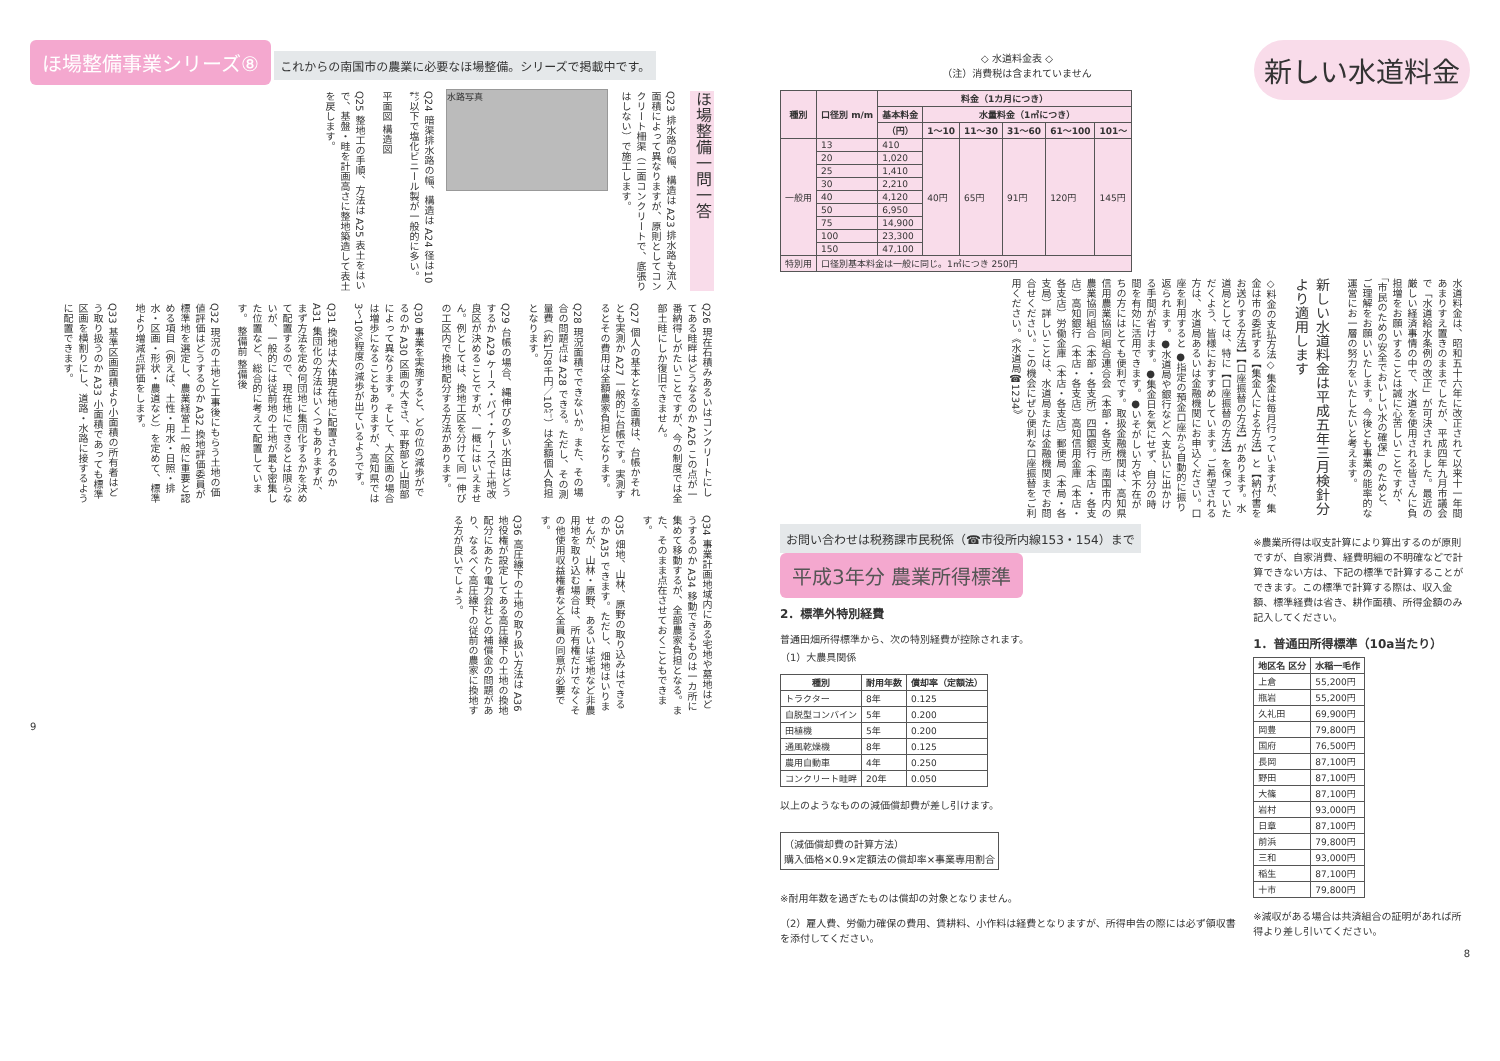ほ場整備事業シリーズ⑧ これからの南国市の農業に必要なほ場整備。シリーズで掲載中です。
ほ場整備一問一答
Q23 排水路の幅、構造は A23 排水路も流入面積によって異なりますが、原則としてコンクリート柵渠（二面コンクリートで、底張りはしない）で施工します。
水路写真
Q24 暗渠排水路の幅、構造は A24 径は10㌢以下で塩化ビニール製が一般的に多い。
平面図 構造図
Q25 整地工の手順、方法は A25 表土をはいで、基盤・畦を計画高さに整地築造して表土を戻します。
Q26 現在石積みあるいはコンクリートにしてある畦畔はどうなるのか A26 この点が一番納得しがたいことですが、今の制度では全部土畦にしか復旧できません。
Q27 個人の基本となる面積は、台帳かそれとも実測か A27 一般的に台帳です。実測するとその費用は全額農家負担となります。
Q28 現況面積でできないか。また、その場合の問題点は A28 できる。ただし、その測量費（約1万8千円／10㌃）は全額個人負担となります。
Q29 台帳の場合、縄伸びの多い水田はどうするか A29 ケース・バイ・ケースで土地改良区が決めることですが、一概にはいえません。例としては、換地工区を分けて同一伸びの工区内で換地配分する方法があります。
Q30 事業を実施すると、どの位の減歩がでるのか A30 区画の大きさ、平野部と山間部によって異なります。そして、大区画の場合は増歩になることもありますが、高知県では3～10%程度の減歩が出ているようです。
Q31 換地は大体現在地に配置されるのか A31 集団化の方法はいくつもありますが、まず方法を定め何団地に集団化するかを決めて配置するので、現在地にできるとは限らないが、一般的には従前地の土地が最も密集した位置など、総合的に考えて配置しています。 整備前 整備後
Q32 現況の土地と工事後にもらう土地の価値評価はどうするのか A32 換地評価委員が標準地を選定し、農業経営上一般に重要と認める項目（例えば、土性・用水・日照・排水・区画・形状・農道など）を定めて、標準地より増減点評価をします。
Q33 基準区画面積より小面積の所有者はどう取り扱うのか A33 小面積であっても標準区画を横割りにし、道路・水路に接するように配置できます。
Q34 事業計画地域内にある宅地や墓地はどうするのか A34 移動できるものは一カ所に集めて移動するが、全部農家負担となる。また、そのまま点在させておくこともできます。
Q35 畑地、山林、原野の取り込みはできるのか A35 できます。ただし、畑地はいりませんが、山林・原野、あるいは宅地など非農用地を取り込む場合は、所有権だけでなくその他使用収益権者など全員の同意が必要です。
Q36 高圧線下の土地の取り扱い方法は A36 地役権が設定してある高圧線下の土地の換地配分にあたり電力会社との補償金の問題があり、なるべく高圧線下の従前の農家に換地する方が良いでしょう。
9
新しい水道料金
◇ 水道料金表 ◇
（注）消費税は含まれていません
| 種別 | 口径別 m/m | 料金（1カ月につき） | | | | | |
| --- | --- | --- | --- | --- | --- | --- | --- |
| | | 基本料金 | 水量料金（1㎥につき） | | | | |
| | | （円） | 1～10 | 11～30 | 31～60 | 61～100 | 101～ |
| 一般用 | 13 | 410 | 40円 | 65円 | 91円 | 120円 | 145円 |
| | 20 | 1,020 | | | | | |
| | 25 | 1,410 | | | | | |
| | 30 | 2,210 | | | | | |
| | 40 | 4,120 | | | | | |
| | 50 | 6,950 | | | | | |
| | 75 | 14,900 | | | | | |
| | 100 | 23,300 | | | | | |
| | 150 | 47,100 | | | | | |
| 特別用 | 口径別基本料金は一般に同じ。1㎥につき 250円 | | | | | | |
水道料金は、昭和五十六年に改正されて以来十一年間あまりすえ置きのままでしたが、平成四年九月市議会で「水道給水条例の改正」が可決されました。最近の厳しい経済事情の中で、水道を使用される皆さんに負担増をお願いすることは誠に心苦しいことですが、「市民のための安全でおいしい水の確保」のためと、ご理解をお願いいたします。今後とも事業の能率的な運営にお一層の努力をいたしたいと考えます。
新しい水道料金は平成五年三月検針分より適用します
◇料金の支払方法◇ 集金は毎月行っていますが、集金は市の委託する【集金人による方法】と【納付書をお送りする方法】【口座振替の方法】があります。水道局としては、特に【口座振替の方法】を保っていただくよう、皆様におすすめしています。ご希望される方は、水道局あるいは金融機関にお申込ください。口座を利用すると ●指定の預金口座から自動的に振り返られます。●水道局や銀行などへ支払いに出かける手間が省けます。●集金日を気にせず、自分の時間を有効に活用できます。●いそがしい方や不在がちの方にはとても便利です。取扱金融機関は、高知県信用農業協同組合連合会（本部・各支所）南国市内の農業協同組合（本部・各支所）四国銀行（本店・各支店）高知銀行（本店・各支店）高知信用金庫（本店・各支店）労働金庫（本店・各支店）郵便局（本局・各支局）詳しいことは、水道局または金融機関までお問合せください。この機会にぜひ便利な口座振替をご利用ください。《水道局☎1234》
お問い合わせは税務課市民税係（☎市役所内線153・154）まで 平成3年分 農業所得標準
2．標準外特別経費
普通田畑所得標準から、次の特別経費が控除されます。
（1）大農具関係
| 種別 | 耐用年数 | 償却率（定額法） |
| --- | --- | --- |
| トラクター | 8年 | 0.125 |
| 自脱型コンバイン | 5年 | 0.200 |
| 田植機 | 5年 | 0.200 |
| 通風乾燥機 | 8年 | 0.125 |
| 農用自動車 | 4年 | 0.250 |
| コンクリート畦畔 | 20年 | 0.050 |
以上のようなものの減価償却費が差し引けます。
（減価償却費の計算方法）
購入価格×0.9×定額法の償却率×事業専用割合
※耐用年数を過ぎたものは償却の対象となりません。
（2）雇人費、労働力確保の費用、賃耕料、小作料は経費となりますが、所得申告の際には必ず領収書を添付してください。
※農業所得は収支計算により算出するのが原則ですが、自家消費、経費明細の不明確などで計算できない方は、下記の標準で計算することができます。この標準で計算する際は、収入金額、標準経費は省き、耕作面積、所得金額のみ記入してください。
1．普通田所得標準（10a当たり）
| 地区名 区分 | 水稲一毛作 |
| --- | --- |
| 上倉 | 55,200円 |
| 瓶岩 | 55,200円 |
| 久礼田 | 69,900円 |
| 岡豊 | 79,800円 |
| 国府 | 76,500円 |
| 長岡 | 87,100円 |
| 野田 | 87,100円 |
| 大篠 | 87,100円 |
| 岩村 | 93,000円 |
| 日章 | 87,100円 |
| 前浜 | 79,800円 |
| 三和 | 93,000円 |
| 稲生 | 87,100円 |
| 十市 | 79,800円 |
※減収がある場合は共済組合の証明があれば所得より差し引いてください。
8